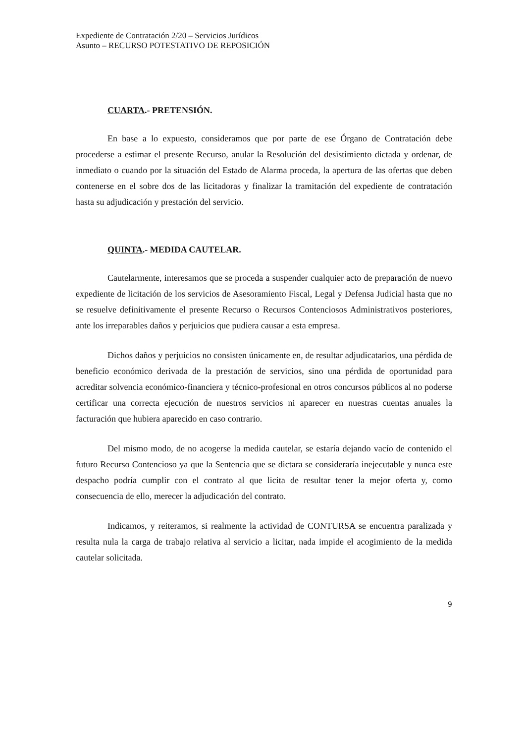Expediente de Contratación 2/20 – Servicios Jurídicos
Asunto – RECURSO POTESTATIVO DE REPOSICIÓN
CUARTA.- PRETENSIÓN.
En base a lo expuesto, consideramos que por parte de ese Órgano de Contratación debe procederse a estimar el presente Recurso, anular la Resolución del desistimiento dictada y ordenar, de inmediato o cuando por la situación del Estado de Alarma proceda, la apertura de las ofertas que deben contenerse en el sobre dos de las licitadoras y finalizar la tramitación del expediente de contratación hasta su adjudicación y prestación del servicio.
QUINTA.- MEDIDA CAUTELAR.
Cautelarmente, interesamos que se proceda a suspender cualquier acto de preparación de nuevo expediente de licitación de los servicios de Asesoramiento Fiscal, Legal y Defensa Judicial hasta que no se resuelve definitivamente el presente Recurso o Recursos Contenciosos Administrativos posteriores, ante los irreparables daños y perjuicios que pudiera causar a esta empresa.
Dichos daños y perjuicios no consisten únicamente en, de resultar adjudicatarios, una pérdida de beneficio económico derivada de la prestación de servicios, sino una pérdida de oportunidad para acreditar solvencia económico-financiera y técnico-profesional en otros concursos públicos al no poderse certificar una correcta ejecución de nuestros servicios ni aparecer en nuestras cuentas anuales la facturación que hubiera aparecido en caso contrario.
Del mismo modo, de no acogerse la medida cautelar, se estaría dejando vacío de contenido el futuro Recurso Contencioso ya que la Sentencia que se dictara se consideraría inejecutable y nunca este despacho podría cumplir con el contrato al que licita de resultar tener la mejor oferta y, como consecuencia de ello, merecer la adjudicación del contrato.
Indicamos, y reiteramos, si realmente la actividad de CONTURSA se encuentra paralizada y resulta nula la carga de trabajo relativa al servicio a licitar, nada impide el acogimiento de la medida cautelar solicitada.
9